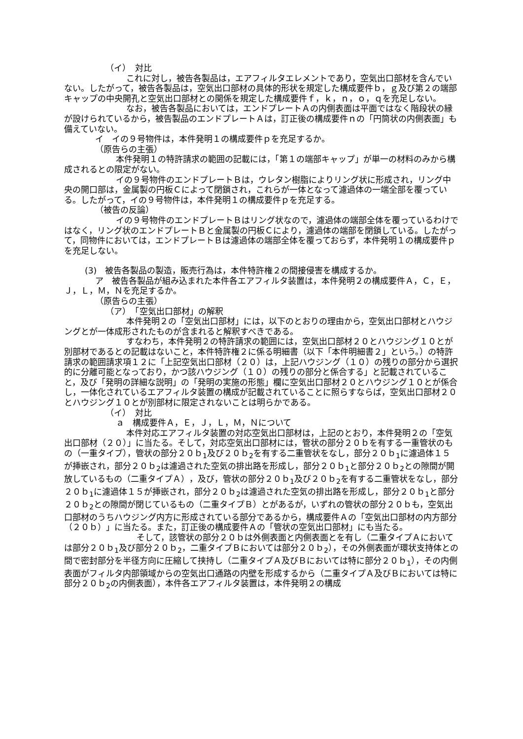（イ）　対比
これに対し，被告各製品は，エアフィルタエレメントであり，空気出口部材を含んでいない。したがって，被告各製品は，空気出口部材の具体的形状を規定した構成要件ｂ，ｇ及び第２の端部キャップの中央開孔と空気出口部材との関係を規定した構成要件ｆ，ｋ，ｎ，ｏ，ｑを充足しない。
なお，被告各製品においては，エンドプレートＡの内側表面は平面ではなく階段状の縁が設けられているから，被告製品のエンドプレートＡは，訂正後の構成要件ｎの「円筒状の内側表面」も備えていない。
イ　イの９号物件は，本件発明１の構成要件ｐを充足するか。
（原告らの主張）
本件発明１の特許請求の範囲の記載には，「第１の端部キャップ」が単一の材料のみから構成されるとの限定がない。
イの９号物件のエンドプレートＢは，ウレタン樹脂によりリング状に形成され，リング中央の開口部は，金属製の円板Ｃによって閉鎖され，これらが一体となって濾過体の一端全部を覆っている。したがって，イの９号物件は，本件発明１の構成要件ｐを充足する。
（被告の反論）
イの９号物件のエンドプレートＢはリング状なので，濾過体の端部全体を覆っているわけではなく，リング状のエンドプレートＢと金属製の円板Ｃにより，濾過体の端部を閉鎖している。したがって，同物件においては，エンドプレートＢは濾過体の端部全体を覆っておらず，本件発明１の構成要件ｐを充足しない。
(3)　被告各製品の製造，販売行為は，本件特許権２の間接侵害を構成するか。
ア　被告各製品が組み込まれた本件各エアフィルタ装置は，本件発明２の構成要件Ａ，Ｃ，Ｅ，Ｊ，Ｌ，Ｍ，Ｎを充足するか。
（原告らの主張）
（ア）　「空気出口部材」の解釈
本件発明２の「空気出口部材」には，以下のとおりの理由から，空気出口部材とハウジングとが一体成形されたものが含まれると解釈すべきである。
すなわち，本件発明２の特許請求の範囲には，空気出口部材２０とハウジング１０とが別部材であるとの記載はないこと，本件特許権２に係る明細書（以下「本件明細書２」という。）の特許請求の範囲請求項１２に「上記空気出口部材（２０）は，上記ハウジング（１０）の残りの部分から選択的に分離可能となっており，かつ該ハウジング（１０）の残りの部分と係合する」と記載されていること，及び「発明の詳細な説明」の「発明の実施の形態」欄に空気出口部材２０とハウジング１０とが係合し，一体化されているエアフィルタ装置の構成が記載されていることに照らすならば，空気出口部材２０とハウジング１０とが別部材に限定されないことは明らかである。
（イ）　対比
ａ　構成要件Ａ，Ｅ，Ｊ，Ｌ，Ｍ，Ｎについて
本件対応エアフィルタ装置の対応空気出口部材は，上記のとおり，本件発明２の「空気出口部材（２０）」に当たる。そして，対応空気出口部材には，管状の部分２０ｂを有する一重管状のもの（一重タイプ），管状の部分２０ｂ<sub>1</sub>及び２０ｂ<sub>2</sub>を有する二重管状をなし，部分２０ｂ<sub>1</sub>に濾過体１５が挿嵌され，部分２０ｂ<sub>2</sub>は濾過された空気の排出路を形成し，部分２０ｂ<sub>1</sub>と部分２０ｂ<sub>2</sub>との隙間が開放しているもの（二重タイプＡ），及び，管状の部分２０ｂ<sub>1</sub>及び２０ｂ<sub>2</sub>を有する二重管状をなし，部分２０ｂ<sub>1</sub>に濾過体１５が挿嵌され，部分２０ｂ<sub>2</sub>は濾過された空気の排出路を形成し，部分２０ｂ<sub>1</sub>と部分２０ｂ<sub>2</sub>との隙間が閉じているもの（二重タイプＢ）とがあるが，いずれの管状の部分２０ｂも，空気出口部材のうちハウジング内方に形成されている部分であるから，構成要件Ａの「空気出口部材の内方部分（２０ｂ）」に当たる。また，訂正後の構成要件Ａの「管状の空気出口部材」にも当たる。
そして，該管状の部分２０ｂは外側表面と内側表面とを有し（二重タイプＡにおいては部分２０ｂ<sub>1</sub>及び部分２０ｂ<sub>2</sub>，二重タイプＢにおいては部分２０ｂ<sub>2</sub>），その外側表面が環状支持体との間で密封部分を半径方向に圧縮して挟持し（二重タイプＡ及びＢにおいては特に部分２０ｂ<sub>1</sub>），その内側表面がフィルタ内部領域からの空気出口通路の内壁を形成するから（二重タイプＡ及びＢにおいては特に部分２０ｂ<sub>2</sub>の内側表面），本件各エアフィルタ装置は，本件発明２の構成